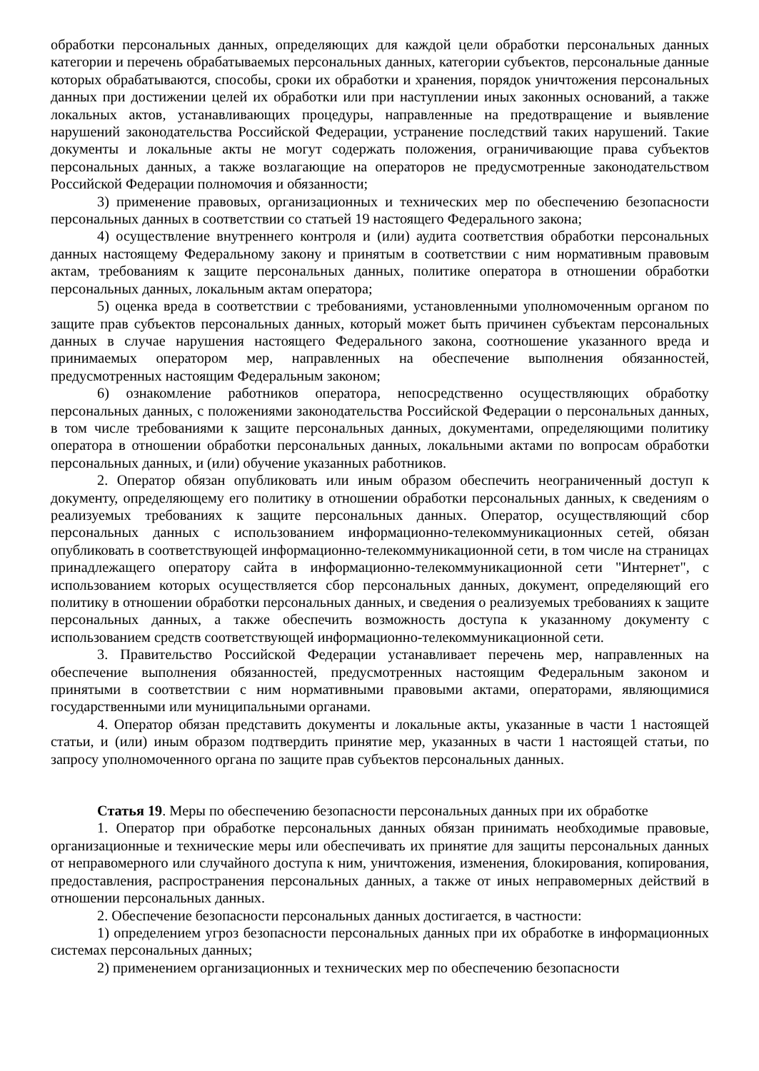обработки персональных данных, определяющих для каждой цели обработки персональных данных категории и перечень обрабатываемых персональных данных, категории субъектов, персональные данные которых обрабатываются, способы, сроки их обработки и хранения, порядок уничтожения персональных данных при достижении целей их обработки или при наступлении иных законных оснований, а также локальных актов, устанавливающих процедуры, направленные на предотвращение и выявление нарушений законодательства Российской Федерации, устранение последствий таких нарушений. Такие документы и локальные акты не могут содержать положения, ограничивающие права субъектов персональных данных, а также возлагающие на операторов не предусмотренные законодательством Российской Федерации полномочия и обязанности;
3) применение правовых, организационных и технических мер по обеспечению безопасности персональных данных в соответствии со статьей 19 настоящего Федерального закона;
4) осуществление внутреннего контроля и (или) аудита соответствия обработки персональных данных настоящему Федеральному закону и принятым в соответствии с ним нормативным правовым актам, требованиям к защите персональных данных, политике оператора в отношении обработки персональных данных, локальным актам оператора;
5) оценка вреда в соответствии с требованиями, установленными уполномоченным органом по защите прав субъектов персональных данных, который может быть причинен субъектам персональных данных в случае нарушения настоящего Федерального закона, соотношение указанного вреда и принимаемых оператором мер, направленных на обеспечение выполнения обязанностей, предусмотренных настоящим Федеральным законом;
6) ознакомление работников оператора, непосредственно осуществляющих обработку персональных данных, с положениями законодательства Российской Федерации о персональных данных, в том числе требованиями к защите персональных данных, документами, определяющими политику оператора в отношении обработки персональных данных, локальными актами по вопросам обработки персональных данных, и (или) обучение указанных работников.
2. Оператор обязан опубликовать или иным образом обеспечить неограниченный доступ к документу, определяющему его политику в отношении обработки персональных данных, к сведениям о реализуемых требованиях к защите персональных данных. Оператор, осуществляющий сбор персональных данных с использованием информационно-телекоммуникационных сетей, обязан опубликовать в соответствующей информационно-телекоммуникационной сети, в том числе на страницах принадлежащего оператору сайта в информационно-телекоммуникационной сети "Интернет", с использованием которых осуществляется сбор персональных данных, документ, определяющий его политику в отношении обработки персональных данных, и сведения о реализуемых требованиях к защите персональных данных, а также обеспечить возможность доступа к указанному документу с использованием средств соответствующей информационно-телекоммуникационной сети.
3. Правительство Российской Федерации устанавливает перечень мер, направленных на обеспечение выполнения обязанностей, предусмотренных настоящим Федеральным законом и принятыми в соответствии с ним нормативными правовыми актами, операторами, являющимися государственными или муниципальными органами.
4. Оператор обязан представить документы и локальные акты, указанные в части 1 настоящей статьи, и (или) иным образом подтвердить принятие мер, указанных в части 1 настоящей статьи, по запросу уполномоченного органа по защите прав субъектов персональных данных.
Статья 19. Меры по обеспечению безопасности персональных данных при их обработке
1. Оператор при обработке персональных данных обязан принимать необходимые правовые, организационные и технические меры или обеспечивать их принятие для защиты персональных данных от неправомерного или случайного доступа к ним, уничтожения, изменения, блокирования, копирования, предоставления, распространения персональных данных, а также от иных неправомерных действий в отношении персональных данных.
2. Обеспечение безопасности персональных данных достигается, в частности:
1) определением угроз безопасности персональных данных при их обработке в информационных системах персональных данных;
2) применением организационных и технических мер по обеспечению безопасности